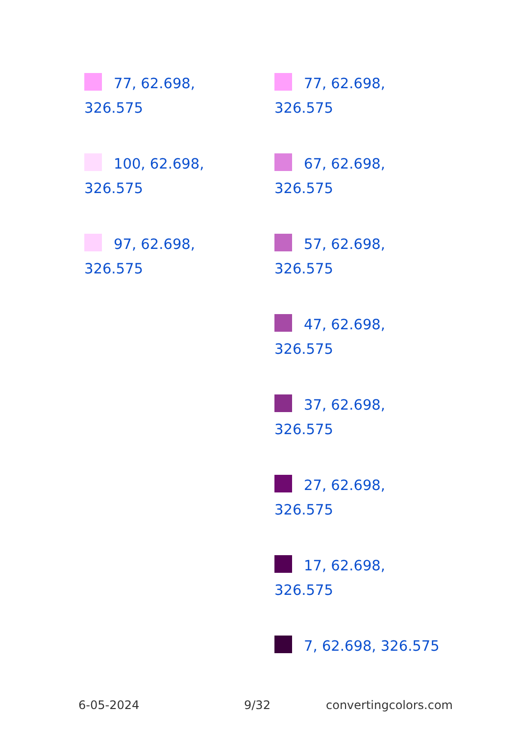77, 62.698, 326.575
100, 62.698, 326.575
97, 62.698, 326.575
77, 62.698, 326.575
67, 62.698, 326.575
57, 62.698, 326.575
47, 62.698, 326.575
37, 62.698, 326.575
27, 62.698, 326.575
17, 62.698, 326.575
7, 62.698, 326.575
6-05-2024 9/32 convertingcolors.com